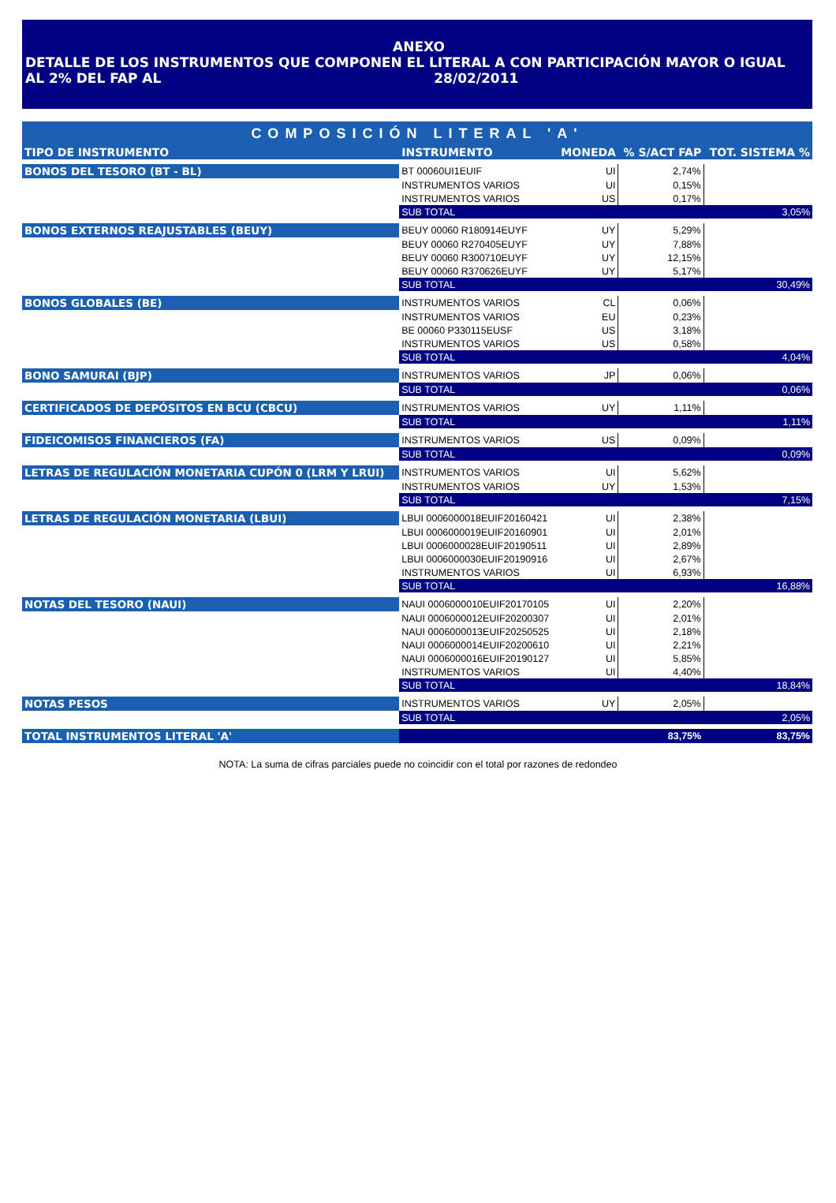ANEXO
DETALLE DE LOS INSTRUMENTOS QUE COMPONEN EL LITERAL A CON PARTICIPACIÓN MAYOR O IGUAL
AL 2% DEL FAP AL 28/02/2011
| COMPOSICIÓN LITERAL 'A' | | | | |
| TIPO DE INSTRUMENTO | INSTRUMENTO | MONEDA | % S/ACT FAP | TOT. SISTEMA % |
| BONOS DEL TESORO (BT - BL) | BT 00060UI1EUIF | UI | 2,74% | |
| | INSTRUMENTOS VARIOS | UI | 0,15% | |
| | INSTRUMENTOS VARIOS | US | 0,17% | |
| | SUB TOTAL | | | 3,05% |
| BONOS EXTERNOS REAJUSTABLES (BEUY) | BEUY 00060 R180914EUYF | UY | 5,29% | |
| | BEUY 00060 R270405EUYF | UY | 7,88% | |
| | BEUY 00060 R300710EUYF | UY | 12,15% | |
| | BEUY 00060 R370626EUYF | UY | 5,17% | |
| | SUB TOTAL | | | 30,49% |
| BONOS GLOBALES (BE) | INSTRUMENTOS VARIOS | CL | 0,06% | |
| | INSTRUMENTOS VARIOS | EU | 0,23% | |
| | BE 00060 P330115EUSF | US | 3,18% | |
| | INSTRUMENTOS VARIOS | US | 0,58% | |
| | SUB TOTAL | | | 4,04% |
| BONO SAMURAI (BJP) | INSTRUMENTOS VARIOS | JP | 0,06% | |
| | SUB TOTAL | | | 0,06% |
| CERTIFICADOS DE DEPÓSITOS EN BCU (CBCU) | INSTRUMENTOS VARIOS | UY | 1,11% | |
| | SUB TOTAL | | | 1,11% |
| FIDEICOMISOS FINANCIEROS (FA) | INSTRUMENTOS VARIOS | US | 0,09% | |
| | SUB TOTAL | | | 0,09% |
| LETRAS DE REGULACIÓN MONETARIA CUPÓN 0 (LRM Y LRUI) | INSTRUMENTOS VARIOS | UI | 5,62% | |
| | INSTRUMENTOS VARIOS | UY | 1,53% | |
| | SUB TOTAL | | | 7,15% |
| LETRAS DE REGULACIÓN MONETARIA (LBUI) | LBUI 0006000018EUIF20160421 | UI | 2,38% | |
| | LBUI 0006000019EUIF20160901 | UI | 2,01% | |
| | LBUI 0006000028EUIF20190511 | UI | 2,89% | |
| | LBUI 0006000030EUIF20190916 | UI | 2,67% | |
| | INSTRUMENTOS VARIOS | UI | 6,93% | |
| | SUB TOTAL | | | 16,88% |
| NOTAS DEL TESORO (NAUI) | NAUI 0006000010EUIF20170105 | UI | 2,20% | |
| | NAUI 0006000012EUIF20200307 | UI | 2,01% | |
| | NAUI 0006000013EUIF20250525 | UI | 2,18% | |
| | NAUI 0006000014EUIF20200610 | UI | 2,21% | |
| | NAUI 0006000016EUIF20190127 | UI | 5,85% | |
| | INSTRUMENTOS VARIOS | UI | 4,40% | |
| | SUB TOTAL | | | 18,84% |
| NOTAS PESOS | INSTRUMENTOS VARIOS | UY | 2,05% | |
| | SUB TOTAL | | | 2,05% |
| TOTAL INSTRUMENTOS LITERAL 'A' | | | 83,75% | 83,75% |
NOTA: La suma de cifras parciales puede no coincidir con el total por razones de redondeo